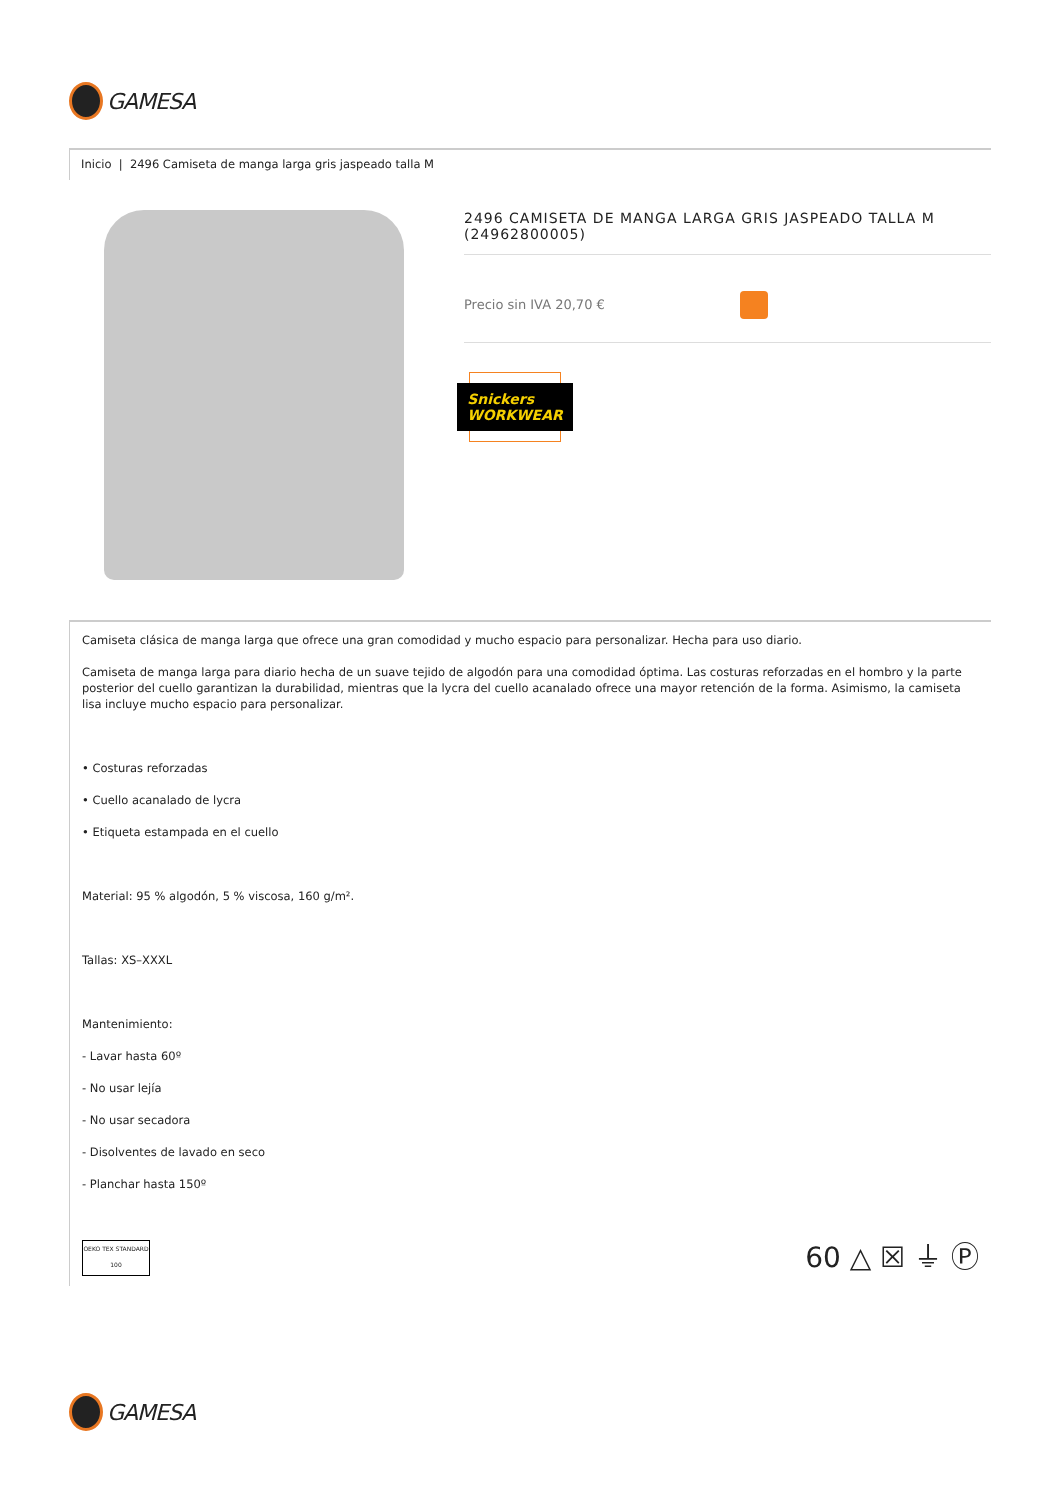GAMESA
Inicio | 2496 Camiseta de manga larga gris jaspeado talla M
2496 CAMISETA DE MANGA LARGA GRIS JASPEADO TALLA M (24962800005)
Precio sin IVA 20,70 €
Snickers WORKWEAR
Camiseta clásica de manga larga que ofrece una gran comodidad y mucho espacio para personalizar. Hecha para uso diario.
Camiseta de manga larga para diario hecha de un suave tejido de algodón para una comodidad óptima. Las costuras reforzadas en el hombro y la parte posterior del cuello garantizan la durabilidad, mientras que la lycra del cuello acanalado ofrece una mayor retención de la forma. Asimismo, la camiseta lisa incluye mucho espacio para personalizar.
• Costuras reforzadas
• Cuello acanalado de lycra
• Etiqueta estampada en el cuello
Material: 95 % algodón, 5 % viscosa, 160 g/m².
Tallas: XS–XXXL
Mantenimiento:
- Lavar hasta 60º
- No usar lejía
- No usar secadora
- Disolventes de lavado en seco
- Planchar hasta 150º
OEKO TEX STANDARD 100
60 △ ☒ ⏚ Ⓟ
GAMESA